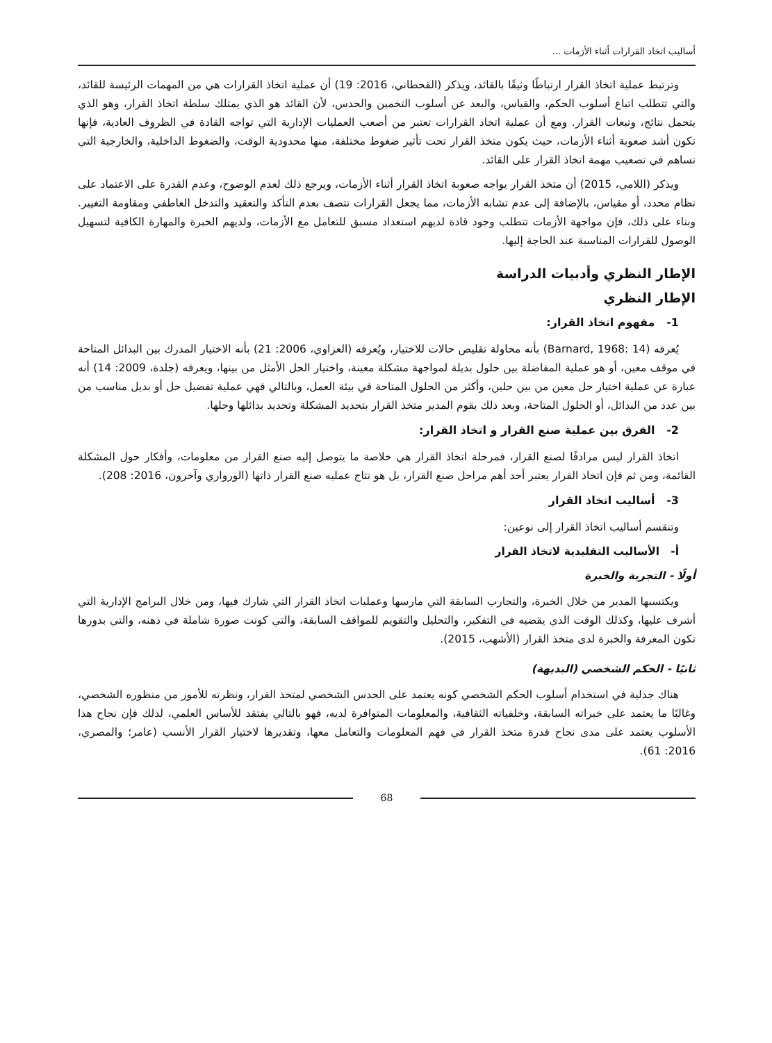أساليب اتخاذ القرارات أثناء الأزمات ...
وترتبط عملية اتخاذ القرار ارتباطًا وثيقًا بالقائد، ويذكر (القحطاني، 2016: 19) أن عملية اتخاذ القرارات هي من المهمات الرئيسة للقائد، والتي تتطلب اتباع أسلوب الحكم، والقياس، والبعد عن أسلوب التخمين والحدس، لأن القائد هو الذي يمتلك سلطة اتخاذ القرار، وهو الذي يتحمل نتائج، وتبعات القرار. ومع أن عملية اتخاذ القرارات تعتبر من أصعب العمليات الإدارية التي تواجه القادة في الظروف العادية، فإنها تكون أشد صعوبة أثناء الأزمات، حيث يكون متخذ القرار تحت تأثير ضغوط مختلفة، منها محدودية الوقت، والضغوط الداخلية، والخارجية التي تساهم في تصعيب مهمة اتخاذ القرار على القائد.
ويذكر (اللامي، 2015) أن متخذ القرار يواجه صعوبة اتخاذ القرار أثناء الأزمات، ويرجع ذلك لعدم الوضوح، وعدم القدرة على الاعتماد على نظام محدد، أو مقياس، بالإضافة إلى عدم تشابه الأزمات، مما يجعل القرارات تتصف بعدم التأكد والتعقيد والتدخل العاطفي ومقاومة التغيير. وبناء على ذلك، فإن مواجهة الأزمات تتطلب وجود قادة لديهم استعداد مسبق للتعامل مع الأزمات، ولديهم الخبرة والمهارة الكافية لتسهيل الوصول للقرارات المناسبة عند الحاجة إليها.
الإطار النظري وأدبيات الدراسة
الإطار النظري
1- مفهوم اتخاذ القرار:
يُعرفه (Barnard, 1968: 14) بأنه محاولة تقليص حالات للاختيار، ويُعرفه (العزاوي، 2006: 21) بأنه الاختيار المدرك بين البدائل المتاحة في موقف معين، أو هو عملية المفاضلة بين حلول بديلة لمواجهة مشكلة معينة، واختيار الحل الأمثل من بينها، ويعرفه (جلدة، 2009: 14) أنه عبارة عن عملية اختيار حل معين من بين حلين، وأكثر من الحلول المتاحة في بيئة العمل، وبالتالي فهي عملية تفضيل حل أو بديل مناسب من بين عدد من البدائل، أو الحلول المتاحة، وبعد ذلك يقوم المدير متخذ القرار بتحديد المشكلة وتحديد بدائلها وحلها.
2- الفرق بين عملية صنع القرار و اتخاذ القرار:
اتخاذ القرار ليس مرادفًا لصنع القرار، فمرحلة اتخاذ القرار هي خلاصة ما يتوصل إليه صنع القرار من معلومات، وأفكار حول المشكلة القائمة، ومن ثم فإن اتخاذ القرار يعتبر أحد أهم مراحل صنع القرار، بل هو نتاج عمليه صنع القرار ذاتها (الورواري وآخرون، 2016: 208).
3- أساليب اتخاذ القرار
وتنقسم أساليب اتخاذ القرار إلى نوعين:
أ- الأساليب التقليدية لاتخاذ القرار
أولًا - التجربة والخبرة
ويكتسبها المدير من خلال الخبرة، والتجارب السابقة التي مارسها وعمليات اتخاذ القرار التي شارك فيها، ومن خلال البرامج الإدارية التي أشرف عليها، وكذلك الوقت الذي يقضيه في التفكير، والتحليل والتقويم للمواقف السابقة، والتي كونت صورة شاملة في ذهنه، والتي بدورها تكون المعرفة والخبرة لدى متخذ القرار (الأشهب، 2015).
ثانيًا - الحكم الشخصي (البديهة)
هناك جدلية في استخدام أسلوب الحكم الشخصي كونه يعتمد على الحدس الشخصي لمتخذ القرار، ونظرته للأمور من منظوره الشخصي، وغالبًا ما يعتمد على خبراته السابقة، وخلفياته الثقافية، والمعلومات المتوافرة لديه، فهو بالتالي يفتقد للأساس العلمي، لذلك فإن نجاح هذا الأسلوب يعتمد على مدى نجاح قدرة متخذ القرار في فهم المعلومات والتعامل معها، وتقديرها لاختيار القرار الأنسب (عامر؛ والمصري، 2016: 61).
68